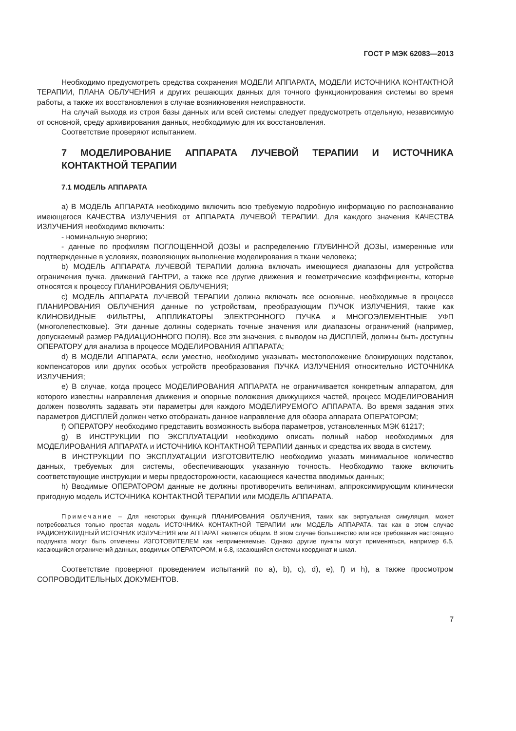ГОСТ Р МЭК 62083—2013
Необходимо предусмотреть средства сохранения МОДЕЛИ АППАРАТА, МОДЕЛИ ИСТОЧНИКА КОНТАКТНОЙ ТЕРАПИИ, ПЛАНА ОБЛУЧЕНИЯ и других решающих данных для точного функционирования системы во время работы, а также их восстановления в случае возникновения неисправности.
На случай выхода из строя базы данных или всей системы следует предусмотреть отдельную, независимую от основной, среду архивирования данных, необходимую для их восстановления.
Соответствие проверяют испытанием.
7 МОДЕЛИРОВАНИЕ АППАРАТА ЛУЧЕВОЙ ТЕРАПИИ И ИСТОЧНИКА КОНТАКТНОЙ ТЕРАПИИ
7.1 МОДЕЛЬ АППАРАТА
а) В МОДЕЛЬ АППАРАТА необходимо включить всю требуемую подробную информацию по распознаванию имеющегося КАЧЕСТВА ИЗЛУЧЕНИЯ от АППАРАТА ЛУЧЕВОЙ ТЕРАПИИ. Для каждого значения КАЧЕСТВА ИЗЛУЧЕНИЯ необходимо включить:
- номинальную энергию;
- данные по профилям ПОГЛОЩЕННОЙ ДОЗЫ и распределению ГЛУБИННОЙ ДОЗЫ, измеренные или подтвержденные в условиях, позволяющих выполнение моделирования в ткани человека;
b) МОДЕЛЬ АППАРАТА ЛУЧЕВОЙ ТЕРАПИИ должна включать имеющиеся диапазоны для устройства ограничения пучка, движений ГАНТРИ, а также все другие движения и геометрические коэффициенты, которые относятся к процессу ПЛАНИРОВАНИЯ ОБЛУЧЕНИЯ;
c) МОДЕЛЬ АППАРАТА ЛУЧЕВОЙ ТЕРАПИИ должна включать все основные, необходимые в процессе ПЛАНИРОВАНИЯ ОБЛУЧЕНИЯ данные по устройствам, преобразующим ПУЧОК ИЗЛУЧЕНИЯ, такие как КЛИНОВИДНЫЕ ФИЛЬТРЫ, АППЛИКАТОРЫ ЭЛЕКТРОННОГО ПУЧКА и МНОГОЭЛЕМЕНТНЫЕ УФП (многолепестковые). Эти данные должны содержать точные значения или диапазоны ограничений (например, допускаемый размер РАДИАЦИОННОГО ПОЛЯ). Все эти значения, с выводом на ДИСПЛЕЙ, должны быть доступны ОПЕРАТОРУ для анализа в процессе МОДЕЛИРОВАНИЯ АППАРАТА;
d) В МОДЕЛИ АППАРАТА, если уместно, необходимо указывать местоположение блокирующих подставок, компенсаторов или других особых устройств преобразования ПУЧКА ИЗЛУЧЕНИЯ относительно ИСТОЧНИКА ИЗЛУЧЕНИЯ;
e) В случае, когда процесс МОДЕЛИРОВАНИЯ АППАРАТА не ограничивается конкретным аппаратом, для которого известны направления движения и опорные положения движущихся частей, процесс МОДЕЛИРОВАНИЯ должен позволять задавать эти параметры для каждого МОДЕЛИРУЕМОГО АППАРАТА. Во время задания этих параметров ДИСПЛЕЙ должен четко отображать данное направление для обзора аппарата ОПЕРАТОРОМ;
f) ОПЕРАТОРУ необходимо представить возможность выбора параметров, установленных МЭК 61217;
g) В ИНСТРУКЦИИ ПО ЭКСПЛУАТАЦИИ необходимо описать полный набор необходимых для МОДЕЛИРОВАНИЯ АППАРАТА и ИСТОЧНИКА КОНТАКТНОЙ ТЕРАПИИ данных и средства их ввода в систему.
В ИНСТРУКЦИИ ПО ЭКСПЛУАТАЦИИ ИЗГОТОВИТЕЛЮ необходимо указать минимальное количество данных, требуемых для системы, обеспечивающих указанную точность. Необходимо также включить соответствующие инструкции и меры предосторожности, касающиеся качества вводимых данных;
h) Вводимые ОПЕРАТОРОМ данные не должны противоречить величинам, аппроксимирующим клинически пригодную модель ИСТОЧНИКА КОНТАКТНОЙ ТЕРАПИИ или МОДЕЛЬ АППАРАТА.
Примечание – Для некоторых функций ПЛАНИРОВАНИЯ ОБЛУЧЕНИЯ, таких как виртуальная симуляция, может потребоваться только простая модель ИСТОЧНИКА КОНТАКТНОЙ ТЕРАПИИ или МОДЕЛЬ АППАРАТА, так как в этом случае РАДИОНУКЛИДНЫЙ ИСТОЧНИК ИЗЛУЧЕНИЯ или АППАРАТ является общим. В этом случае большинство или все требования настоящего подпункта могут быть отмечены ИЗГОТОВИТЕЛЕМ как неприменяемые. Однако другие пункты могут применяться, например 6.5, касающийся ограничений данных, вводимых ОПЕРАТОРОМ, и 6.8, касающийся системы координат и шкал.
Соответствие проверяют проведением испытаний по а), b), c), d), e), f) и h), а также просмотром СОПРОВОДИТЕЛЬНЫХ ДОКУМЕНТОВ.
7